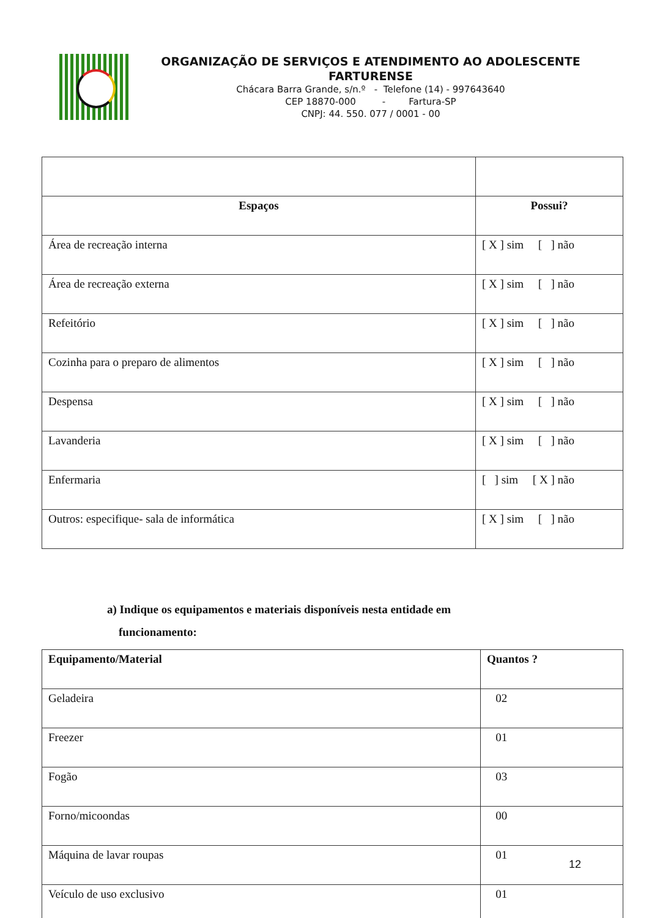ORGANIZAÇÃO DE SERVIÇOS E ATENDIMENTO AO ADOLESCENTE FARTURENSE
Chácara Barra Grande, s/n.º - Telefone (14) - 997643640
CEP 18870-000 - Fartura-SP
CNPJ: 44. 550. 077 / 0001 - 00
| Espaços | Possui? |
| --- | --- |
| Área de recreação interna | [ X ] sim [ ] não |
| Área de recreação externa | [ X ] sim [ ] não |
| Refeitório | [ X ] sim [ ] não |
| Cozinha para o preparo de alimentos | [ X ] sim [ ] não |
| Despensa | [ X ] sim [ ] não |
| Lavanderia | [ X ] sim [ ] não |
| Enfermaria | [ ] sim [ X ] não |
| Outros: especifique- sala de informática | [ X ] sim [ ] não |
a) Indique os equipamentos e materiais disponíveis nesta entidade em
funcionamento:
| Equipamento/Material | Quantos ? |
| --- | --- |
| Geladeira | 02 |
| Freezer | 01 |
| Fogão | 03 |
| Forno/micoondas | 00 |
| Máquina de lavar roupas | 01 |
| Veículo de uso exclusivo | 01 |
12